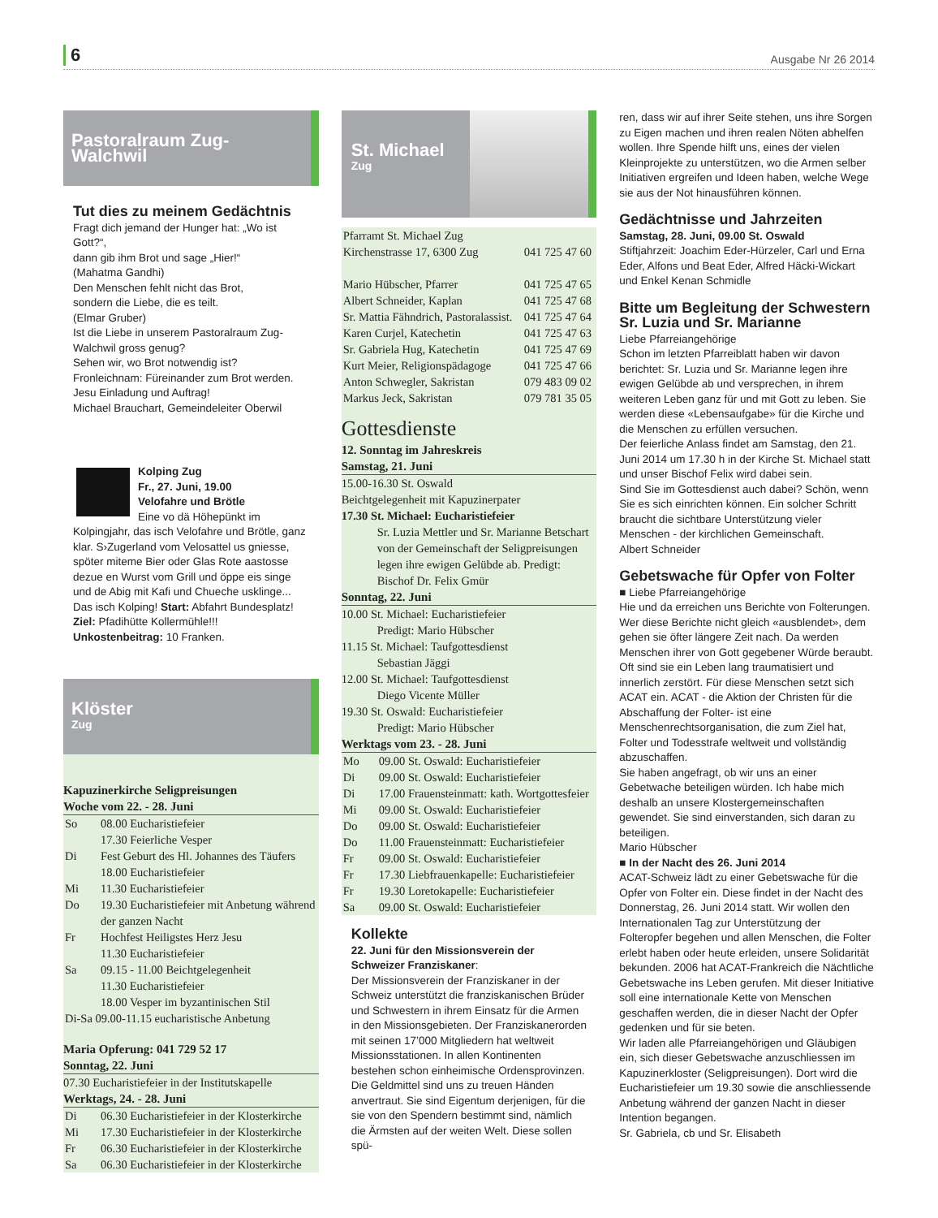6 Ausgabe Nr 26 2014
Pastoralraum Zug-Walchwil
Tut dies zu meinem Gedächtnis
Fragt dich jemand der Hunger hat: „Wo ist Gott?“,
dann gib ihm Brot und sage „Hier!“
(Mahatma Gandhi)
Den Menschen fehlt nicht das Brot,
sondern die Liebe, die es teilt.
(Elmar Gruber)
Ist die Liebe in unserem Pastoralraum Zug-Walchwil gross genug?
Sehen wir, wo Brot notwendig ist?
Fronleichnam: Füreinander zum Brot werden.
Jesu Einladung und Auftrag!
Michael Brauchart, Gemeindeleiter Oberwil
Kolping Zug
Fr., 27. Juni, 19.00
Velofahre und Brötle
Eine vo dä Höhepünkt im Kolpingjahr, das isch Velofahre und Brötle, ganz klar. S›Zugerland vom Velosattel us gniesse, spöter miteme Bier oder Glas Rote aastosse dezue en Wurst vom Grill und öppe eis singe und de Abig mit Kafi und Chueche usklinge... Das isch Kolping! Start: Abfahrt Bundesplatz! Ziel: Pfadihütte Kollermühle!!! Unkostenbeitrag: 10 Franken.
Klöster
Zug
Kapuzinerkirche Seligpreisungen
Woche vom 22. - 28. Juni
| So | 08.00 Eucharistiefeier 17.30 Feierliche Vesper |
| Di | Fest Geburt des Hl. Johannes des Täufers 18.00 Eucharistiefeier |
| Mi | 11.30 Eucharistiefeier |
| Do | 19.30 Eucharistiefeier mit Anbetung während der ganzen Nacht |
| Fr | Hochfest Heiligstes Herz Jesu 11.30 Eucharistiefeier |
| Sa | 09.15 - 11.00 Beichtgelegenheit 11.30 Eucharistiefeier 18.00 Vesper im byzantinischen Stil |
| Di-Sa 09.00-11.15 eucharistische Anbetung | |
Maria Opferung: 041 729 52 17
Sonntag, 22. Juni
07.30 Eucharistiefeier in der Institutskapelle
Werktags, 24. - 28. Juni
| Di | 06.30 Eucharistiefeier in der Klosterkirche |
| Mi | 17.30 Eucharistiefeier in der Klosterkirche |
| Fr | 06.30 Eucharistiefeier in der Klosterkirche |
| Sa | 06.30 Eucharistiefeier in der Klosterkirche |
St. Michael
Zug
| Pfarramt St. Michael Zug | |
| Kirchenstrasse 17, 6300 Zug | 041 725 47 60 |
| Mario Hübscher, Pfarrer | 041 725 47 65 |
| Albert Schneider, Kaplan | 041 725 47 68 |
| Sr. Mattia Fähndrich, Pastoralassist. | 041 725 47 64 |
| Karen Curjel, Katechetin | 041 725 47 63 |
| Sr. Gabriela Hug, Katechetin | 041 725 47 69 |
| Kurt Meier, Religionspädagoge | 041 725 47 66 |
| Anton Schwegler, Sakristan | 079 483 09 02 |
| Markus Jeck, Sakristan | 079 781 35 05 |
Gottesdienste
12. Sonntag im Jahreskreis
Samstag, 21. Juni
15.00-16.30 St. Oswald
Beichtgelegenheit mit Kapuzinerpater
17.30 St. Michael: Eucharistiefeier
Sr. Luzia Mettler und Sr. Marianne Betschart von der Gemeinschaft der Seligpreisungen legen ihre ewigen Gelübde ab. Predigt: Bischof Dr. Felix Gmür
Sonntag, 22. Juni
10.00 St. Michael: Eucharistiefeier
Predigt: Mario Hübscher
11.15 St. Michael: Taufgottesdienst
Sebastian Jäggi
12.00 St. Michael: Taufgottesdienst
Diego Vicente Müller
19.30 St. Oswald: Eucharistiefeier
Predigt: Mario Hübscher
Werktags vom 23. - 28. Juni
| Mo | 09.00 St. Oswald: Eucharistiefeier |
| Di | 09.00 St. Oswald: Eucharistiefeier |
| Di | 17.00 Frauensteinmatt: kath. Wortgottesfeier |
| Mi | 09.00 St. Oswald: Eucharistiefeier |
| Do | 09.00 St. Oswald: Eucharistiefeier |
| Do | 11.00 Frauensteinmatt: Eucharistiefeier |
| Fr | 09.00 St. Oswald: Eucharistiefeier |
| Fr | 17.30 Liebfrauenkapelle: Eucharistiefeier |
| Fr | 19.30 Loretokapelle: Eucharistiefeier |
| Sa | 09.00 St. Oswald: Eucharistiefeier |
Kollekte
22. Juni für den Missionsverein der Schweizer Franziskaner:
Der Missionsverein der Franziskaner in der Schweiz unterstützt die franziskanischen Brüder und Schwestern in ihrem Einsatz für die Armen in den Missionsgebieten. Der Franziskanerorden mit seinen 17’000 Mitgliedern hat weltweit Missionsstationen. In allen Kontinenten bestehen schon einheimische Ordensprovinzen. Die Geldmittel sind uns zu treuen Händen anvertraut. Sie sind Eigentum derjenigen, für die sie von den Spendern bestimmt sind, nämlich die Ärmsten auf der weiten Welt. Diese sollen spü-
ren, dass wir auf ihrer Seite stehen, uns ihre Sorgen zu Eigen machen und ihren realen Nöten abhelfen wollen. Ihre Spende hilft uns, eines der vielen Kleinprojekte zu unterstützen, wo die Armen selber Initiativen ergreifen und Ideen haben, welche Wege sie aus der Not hinausführen können.
Gedächtnisse und Jahrzeiten
Samstag, 28. Juni, 09.00 St. Oswald
Stiftjahrzeit: Joachim Eder-Hürzeler, Carl und Erna Eder, Alfons und Beat Eder, Alfred Häcki-Wickart und Enkel Kenan Schmidle
Bitte um Begleitung der Schwestern Sr. Luzia und Sr. Marianne
Liebe Pfarreiangehörige
Schon im letzten Pfarreiblatt haben wir davon berichtet: Sr. Luzia und Sr. Marianne legen ihre ewigen Gelübde ab und versprechen, in ihrem weiteren Leben ganz für und mit Gott zu leben. Sie werden diese «Lebensaufgabe» für die Kirche und die Menschen zu erfüllen versuchen.
Der feierliche Anlass findet am Samstag, den 21. Juni 2014 um 17.30 h in der Kirche St. Michael statt und unser Bischof Felix wird dabei sein.
Sind Sie im Gottesdienst auch dabei? Schön, wenn Sie es sich einrichten können. Ein solcher Schritt braucht die sichtbare Unterstützung vieler Menschen - der kirchlichen Gemeinschaft.
Albert Schneider
Gebetswache für Opfer von Folter
■ Liebe Pfarreiangehörige
Hie und da erreichen uns Berichte von Folterungen. Wer diese Berichte nicht gleich «ausblendet», dem gehen sie öfter längere Zeit nach. Da werden Menschen ihrer von Gott gegebener Würde beraubt. Oft sind sie ein Leben lang traumatisiert und innerlich zerstört. Für diese Menschen setzt sich ACAT ein. ACAT - die Aktion der Christen für die Abschaffung der Folter- ist eine Menschenrechtsorganisation, die zum Ziel hat, Folter und Todesstrafe weltweit und vollständig abzuschaffen.
Sie haben angefragt, ob wir uns an einer Gebetwache beteiligen würden. Ich habe mich deshalb an unsere Klostergemeinschaften gewendet. Sie sind einverstanden, sich daran zu beteiligen.
Mario Hübscher
■ In der Nacht des 26. Juni 2014
ACAT-Schweiz lädt zu einer Gebetswache für die Opfer von Folter ein. Diese findet in der Nacht des Donnerstag, 26. Juni 2014 statt. Wir wollen den Internationalen Tag zur Unterstützung der Folteropfer begehen und allen Menschen, die Folter erlebt haben oder heute erleiden, unsere Solidarität bekunden. 2006 hat ACAT-Frankreich die Nächtliche Gebetswache ins Leben gerufen. Mit dieser Initiative soll eine internationale Kette von Menschen geschaffen werden, die in dieser Nacht der Opfer gedenken und für sie beten.
Wir laden alle Pfarreiangehörigen und Gläubigen ein, sich dieser Gebetswache anzuschliessen im Kapuzinerkloster (Seligpreisungen). Dort wird die Eucharistiefeier um 19.30 sowie die anschliessende Anbetung während der ganzen Nacht in dieser Intention begangen.
Sr. Gabriela, cb und Sr. Elisabeth